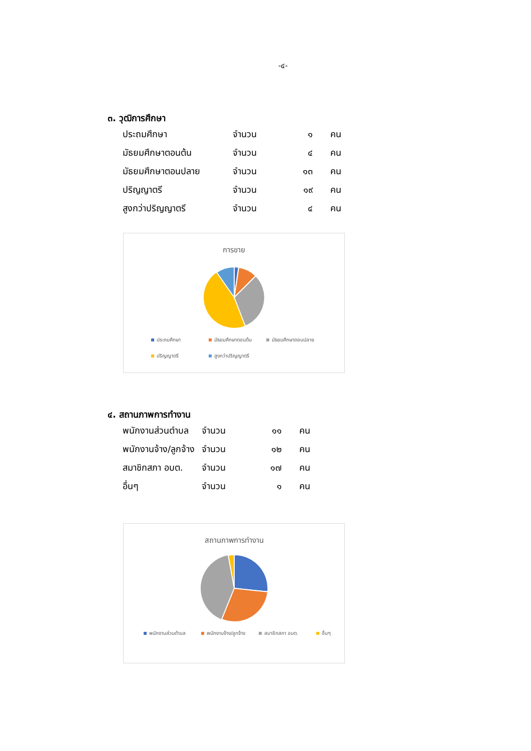-๔-
๓. วุฒิการศึกษา
| ประถมศึกษา | จำนวน | ๑ | คน |
| มัธยมศึกษาตอนต้น | จำนวน | ๔ | คน |
| มัธยมศึกษาตอนปลาย | จำนวน | ๑๓ | คน |
| ปริญญาตรี | จำนวน | ๑๙ | คน |
| สูงกว่าปริญญาตรี | จำนวน | ๔ | คน |
การขาย
ประถมศึกษา มัธยมศึกษาตอนต้น มัธยมศึกษาตอนปลาย ปริญญาตรี สูงกว่าปริญญาตรี
๔. สถานภาพการทำงาน
| พนักงานส่วนตำบล | จำนวน | ๑๑ | คน |
| พนักงานจ้าง/ลูกจ้าง | จำนวน | ๑๒ | คน |
| สมาชิกสภา อบต. | จำนวน | ๑๗ | คน |
| อื่นๆ | จำนวน | ๑ | คน |
สถานภาพการทำงาน
พนักงานส่วนตำบล พนักงานจ้าง/ลูกจ้าง สมาชิกสภา อบต. อื่นๆ